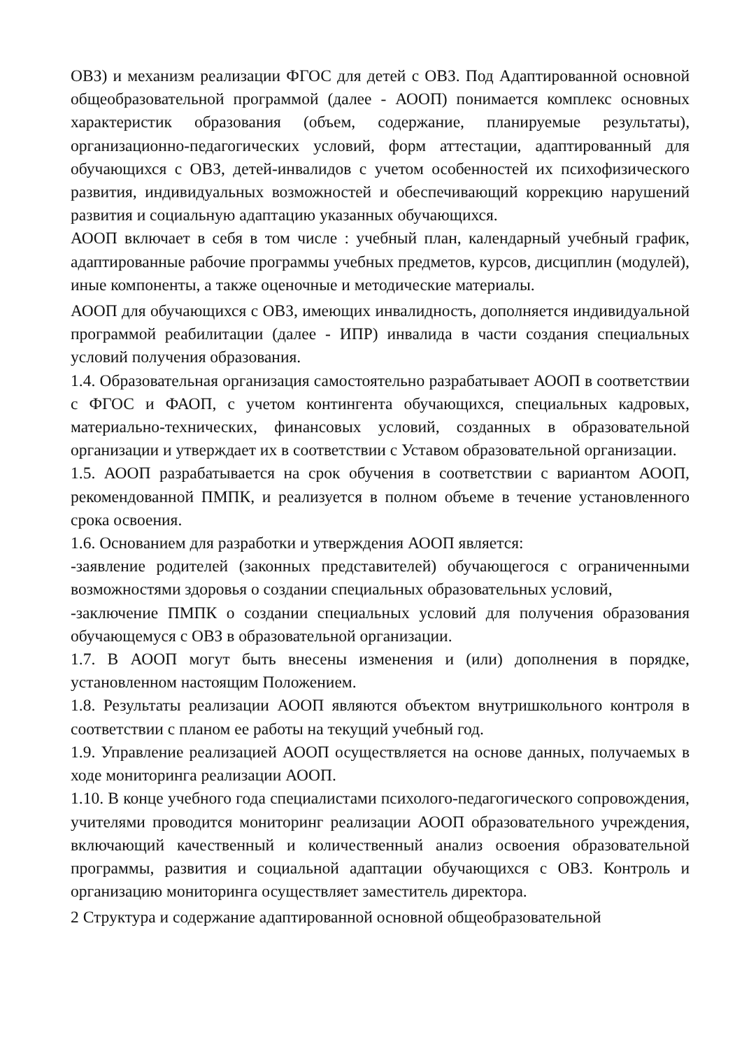ОВЗ) и механизм реализации ФГОС для детей с ОВЗ. Под Адаптированной основной общеобразовательной программой (далее - АООП) понимается комплекс основных характеристик образования (объем, содержание, планируемые результаты), организационно-педагогических условий, форм аттестации, адаптированный для обучающихся с ОВЗ, детей-инвалидов с учетом особенностей их психофизического развития, индивидуальных возможностей и обеспечивающий коррекцию нарушений развития и социальную адаптацию указанных обучающихся.
АООП включает в себя в том числе : учебный план, календарный учебный график, адаптированные рабочие программы учебных предметов, курсов, дисциплин (модулей), иные компоненты, а также оценочные и методические материалы.
АООП для обучающихся с ОВЗ, имеющих инвалидность, дополняется индивидуальной программой реабилитации (далее - ИПР) инвалида в части создания специальных условий получения образования.
1.4. Образовательная организация самостоятельно разрабатывает АООП в соответствии с ФГОС и ФАОП, с учетом контингента обучающихся, специальных кадровых, материально-технических, финансовых условий, созданных в образовательной организации и утверждает их в соответствии с Уставом образовательной организации.
1.5. АООП разрабатывается на срок обучения в соответствии с вариантом АООП, рекомендованной ПМПК, и реализуется в полном объеме в течение установленного срока освоения.
1.6. Основанием для разработки и утверждения АООП является:
-заявление родителей (законных представителей) обучающегося с ограниченными возможностями здоровья о создании специальных образовательных условий,
-заключение ПМПК о создании специальных условий для получения образования обучающемуся с ОВЗ в образовательной организации.
1.7. В АООП могут быть внесены изменения и (или) дополнения в порядке, установленном настоящим Положением.
1.8. Результаты реализации АООП являются объектом внутришкольного контроля в соответствии с планом ее работы на текущий учебный год.
1.9. Управление реализацией АООП осуществляется на основе данных, получаемых в ходе мониторинга реализации АООП.
1.10. В конце учебного года специалистами психолого-педагогического сопровождения, учителями проводится мониторинг реализации АООП образовательного учреждения, включающий качественный и количественный анализ освоения образовательной программы, развития и социальной адаптации обучающихся с ОВЗ. Контроль и организацию мониторинга осуществляет заместитель директора.
2 Структура и содержание адаптированной основной общеобразовательной